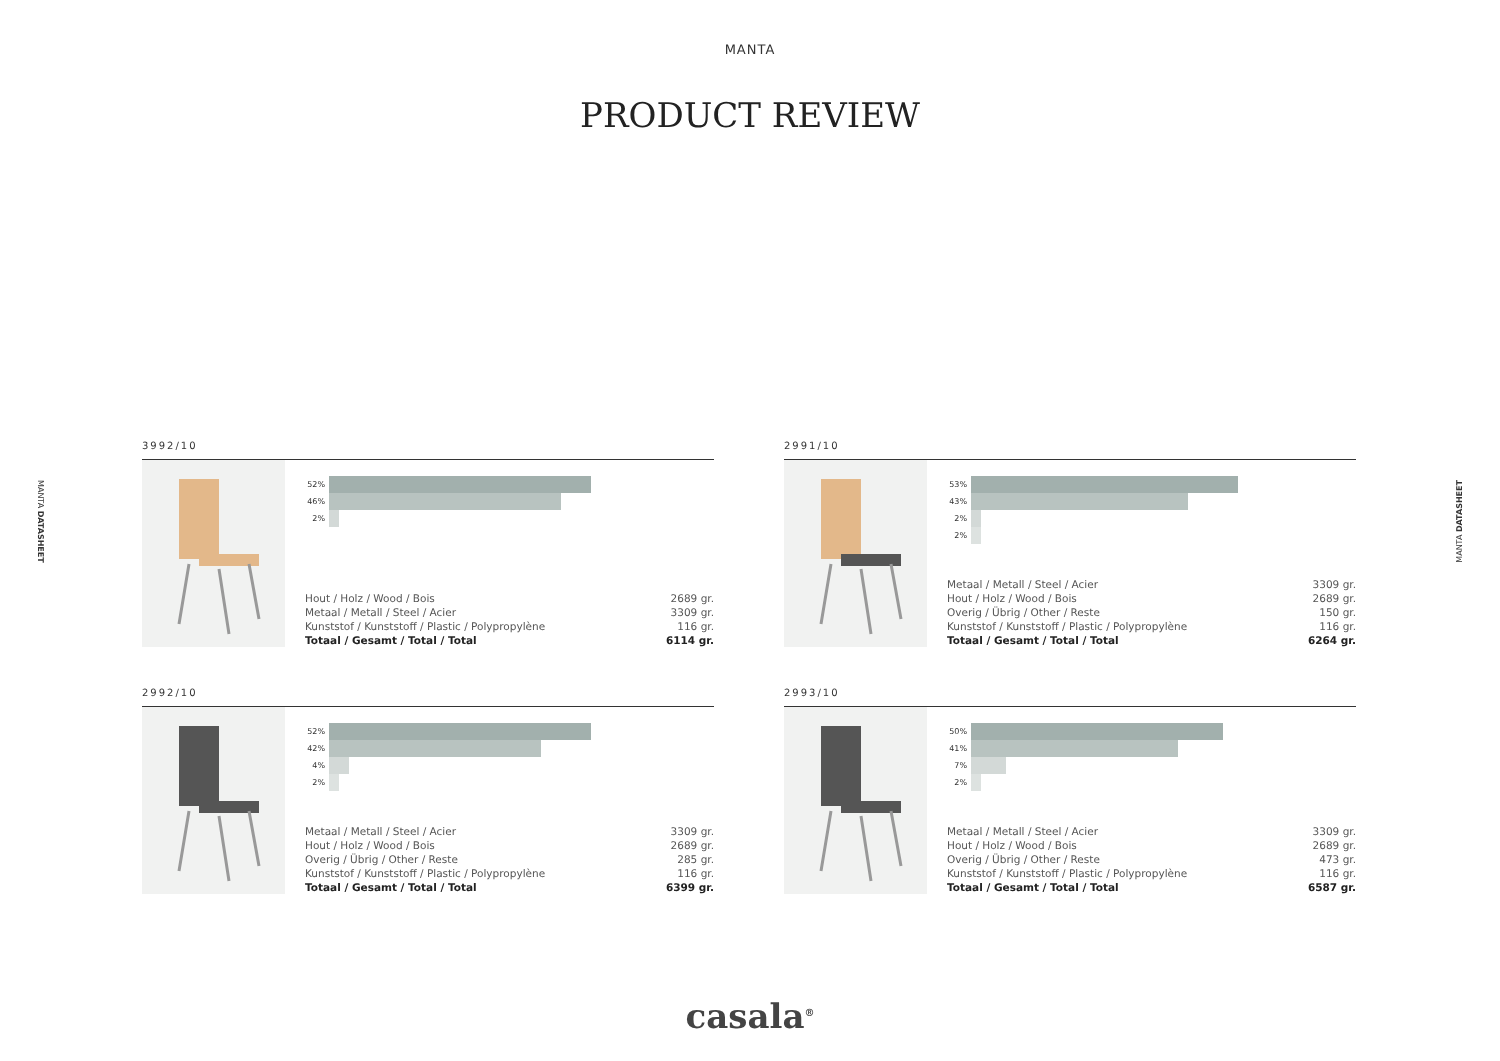MANTA
PRODUCT REVIEW
MANTA DATASHEET
MANTA DATASHEET
3992/10
52%
46%
2%
| Hout / Holz / Wood / Bois | 2689 gr. |
| Metaal / Metall / Steel / Acier | 3309 gr. |
| Kunststof / Kunststoff / Plastic / Polypropylène | 116 gr. |
| Totaal / Gesamt / Total / Total | 6114 gr. |
2991/10
53%
43%
2%
2%
| Metaal / Metall / Steel / Acier | 3309 gr. |
| Hout / Holz / Wood / Bois | 2689 gr. |
| Overig / Übrig / Other / Reste | 150 gr. |
| Kunststof / Kunststoff / Plastic / Polypropylène | 116 gr. |
| Totaal / Gesamt / Total / Total | 6264 gr. |
2992/10
52%
42%
4%
2%
| Metaal / Metall / Steel / Acier | 3309 gr. |
| Hout / Holz / Wood / Bois | 2689 gr. |
| Overig / Übrig / Other / Reste | 285 gr. |
| Kunststof / Kunststoff / Plastic / Polypropylène | 116 gr. |
| Totaal / Gesamt / Total / Total | 6399 gr. |
2993/10
50%
41%
7%
2%
| Metaal / Metall / Steel / Acier | 3309 gr. |
| Hout / Holz / Wood / Bois | 2689 gr. |
| Overig / Übrig / Other / Reste | 473 gr. |
| Kunststof / Kunststoff / Plastic / Polypropylène | 116 gr. |
| Totaal / Gesamt / Total / Total | 6587 gr. |
casala<sup>®</sup>